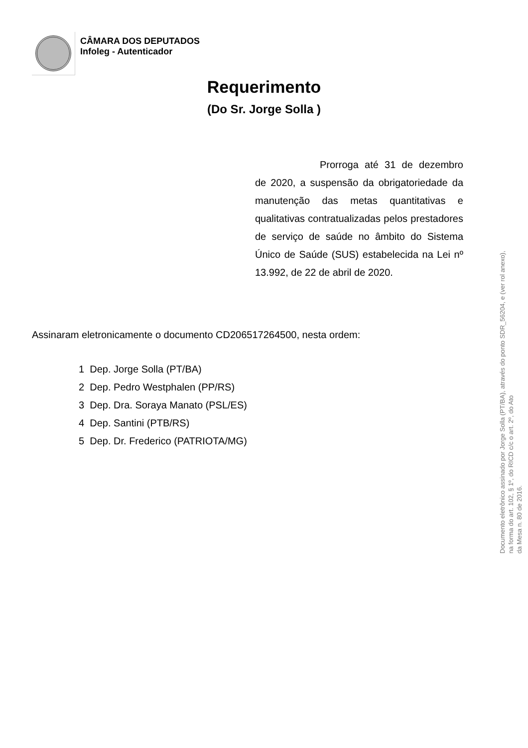CÂMARA DOS DEPUTADOS
Infoleg - Autenticador
Requerimento
(Do Sr. Jorge Solla )
       Prorroga até 31 de dezembro de 2020, a suspensão da obrigatoriedade da manutenção das metas quantitativas e qualitativas contratualizadas pelos prestadores de serviço de saúde no âmbito do Sistema Único de Saúde (SUS) estabelecida na Lei nº 13.992, de 22 de abril de 2020.
Assinaram eletronicamente o documento CD206517264500, nesta ordem:
1 Dep. Jorge Solla (PT/BA)
2 Dep. Pedro Westphalen (PP/RS)
3 Dep. Dra. Soraya Manato (PSL/ES)
4 Dep. Santini (PTB/RS)
5 Dep. Dr. Frederico (PATRIOTA/MG)
Documento eletrônico assinado por Jorge Solla (PT/BA), através do ponto SDR_56204, e (ver rol anexo),
na forma do art. 102, § 1º, do RICD c/c o art. 2º, do Ato
da Mesa n. 80 de 2016.